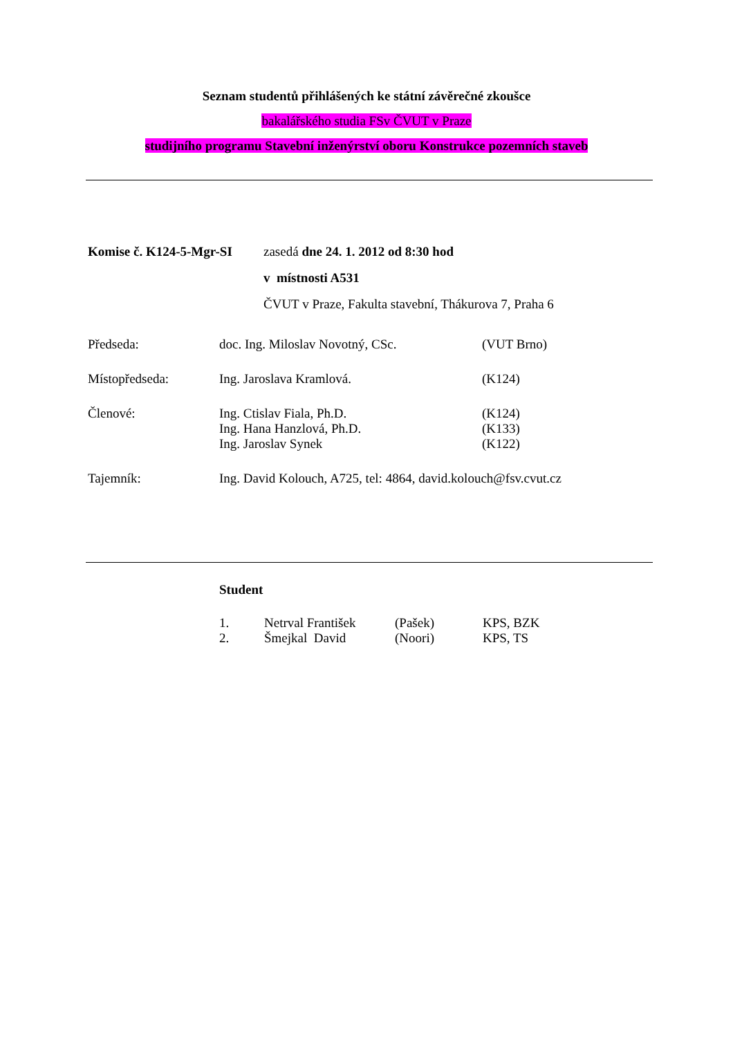Seznam studentů přihlášených ke státní závěrečné zkoušce
bakalářského studia FSv ČVUT v Praze
studijního programu Stavební inženýrství oboru Konstrukce pozemních staveb
| Komise č. K124-5-Mgr-SI | zasedá dne 24. 1. 2012 od 8:30 hod |
| | v místnosti A531 |
| | ČVUT v Praze, Fakulta stavební, Thákurova 7, Praha 6 |
| Předseda: | doc. Ing. Miloslav Novotný, CSc. | (VUT Brno) |
| Místopředseda: | Ing. Jaroslava Kramlová. | (K124) |
| Členové: | Ing. Ctislav Fiala, Ph.D. | (K124) |
| | Ing. Hana Hanzlová, Ph.D. | (K133) |
| | Ing. Jaroslav Synek | (K122) |
| Tajemník: | Ing. David Kolouch, A725, tel: 4864, david.kolouch@fsv.cvut.cz | |
Student
| 1. | Netrval František | (Pašek) | KPS, BZK |
| 2. | Šmejkal David | (Noori) | KPS, TS |